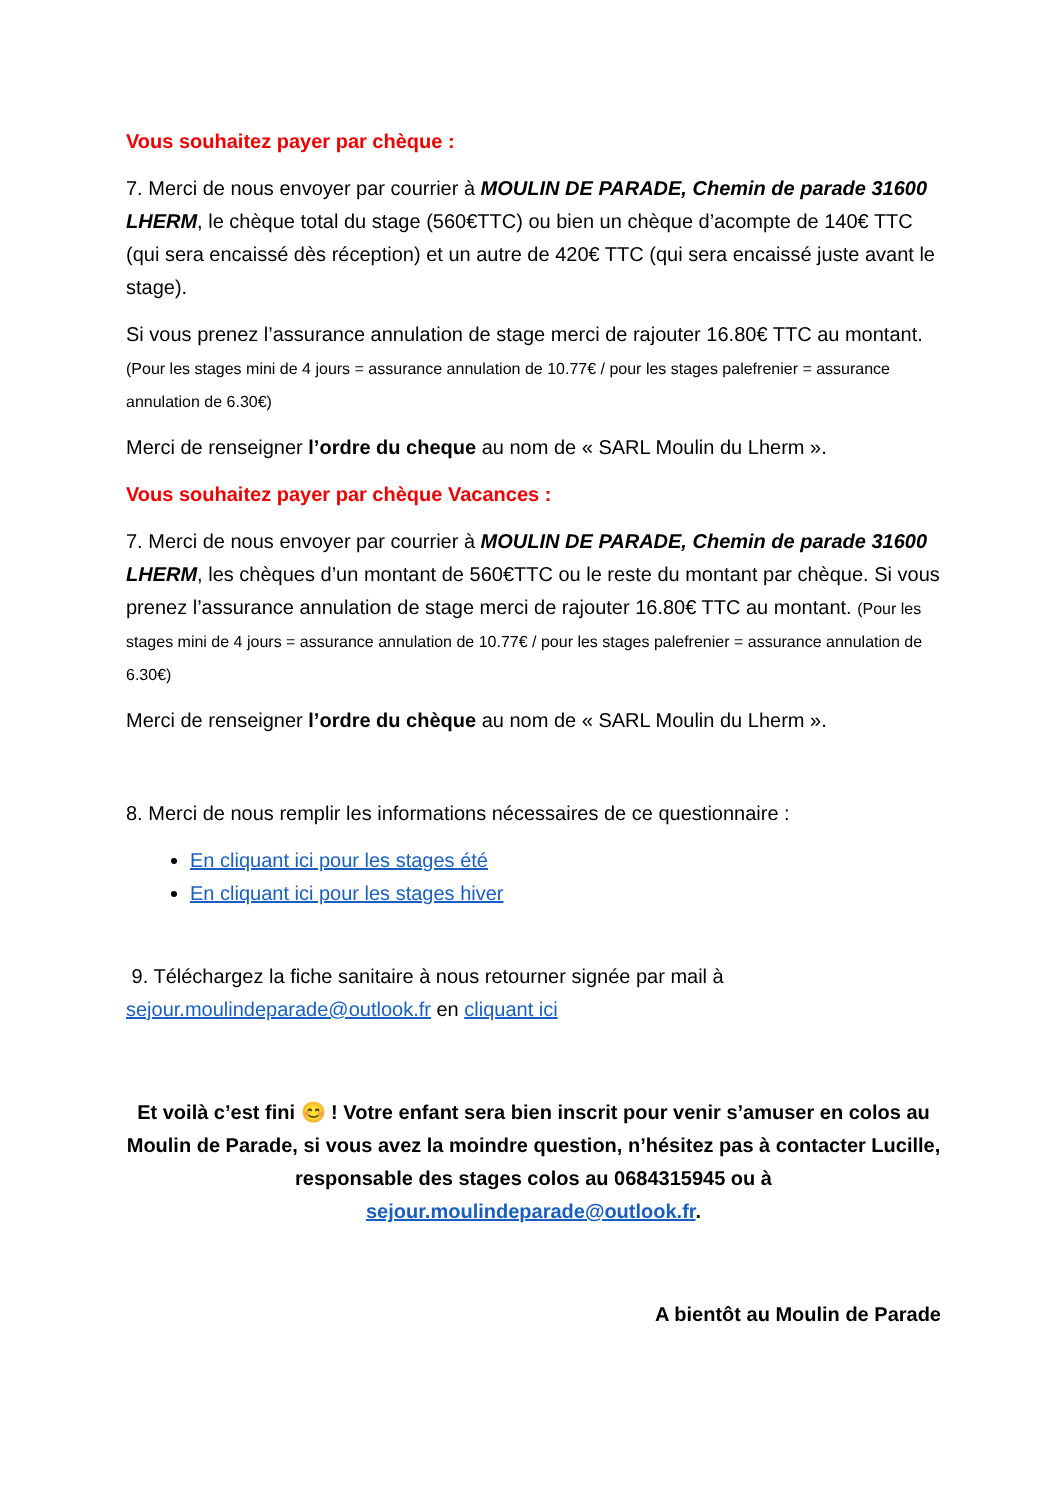Vous souhaitez payer par chèque :
7. Merci de nous envoyer par courrier à MOULIN DE PARADE, Chemin de parade 31600 LHERM, le chèque total du stage (560€TTC) ou bien un chèque d’acompte de 140€ TTC (qui sera encaissé dès réception) et un autre de 420€ TTC (qui sera encaissé juste avant le stage).
Si vous prenez l’assurance annulation de stage merci de rajouter 16.80€ TTC au montant. (Pour les stages mini de 4 jours = assurance annulation de 10.77€ / pour les stages palefrenier = assurance annulation de 6.30€)
Merci de renseigner l’ordre du cheque au nom de « SARL Moulin du Lherm ».
Vous souhaitez payer par chèque Vacances :
7. Merci de nous envoyer par courrier à MOULIN DE PARADE, Chemin de parade 31600 LHERM, les chèques d’un montant de 560€TTC ou le reste du montant par chèque. Si vous prenez l’assurance annulation de stage merci de rajouter 16.80€ TTC au montant. (Pour les stages mini de 4 jours = assurance annulation de 10.77€ / pour les stages palefrenier = assurance annulation de 6.30€)
Merci de renseigner l’ordre du chèque au nom de « SARL Moulin du Lherm ».
8. Merci de nous remplir les informations nécessaires de ce questionnaire :
En cliquant ici pour les stages été
En cliquant ici pour les stages hiver
9. Téléchargez la fiche sanitaire à nous retourner signée par mail à sejour.moulindeparade@outlook.fr en cliquant ici
Et voilà c’est fini 😊 ! Votre enfant sera bien inscrit pour venir s’amuser en colos au Moulin de Parade, si vous avez la moindre question, n’hésitez pas à contacter Lucille, responsable des stages colos au 0684315945 ou à sejour.moulindeparade@outlook.fr.
A bientôt au Moulin de Parade